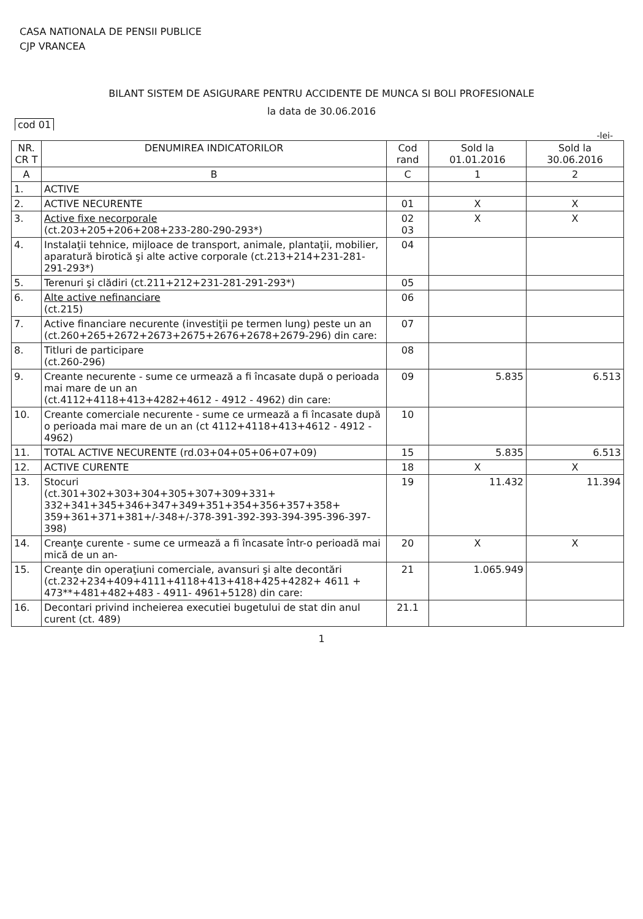CASA NATIONALA DE PENSII PUBLICE
CJP VRANCEA
BILANT SISTEM DE ASIGURARE PENTRU ACCIDENTE DE MUNCA SI BOLI PROFESIONALE
la data de 30.06.2016
cod 01
-lei-
| NR. CR T | DENUMIREA INDICATORILOR | Cod rand | Sold la 01.01.2016 | Sold la 30.06.2016 |
| --- | --- | --- | --- | --- |
| A | B | C | 1 | 2 |
| 1. | ACTIVE | | | |
| 2. | ACTIVE NECURENTE | 01 | X | X |
| 3. | Active fixe necorporale (ct.203+205+206+208+233-280-290-293*) | 02 03 | X | X |
| 4. | Instalaţii tehnice, mijloace de transport, animale, plantaţii, mobilier, aparatură birotică şi alte active corporale (ct.213+214+231-281-291-293*) | 04 | | |
| 5. | Terenuri şi clădiri (ct.211+212+231-281-291-293*) | 05 | | |
| 6. | Alte active nefinanciare (ct.215) | 06 | | |
| 7. | Active financiare necurente (investiţii pe termen lung) peste un an (ct.260+265+2672+2673+2675+2676+2678+2679-296) din care: | 07 | | |
| 8. | Titluri de participare (ct.260-296) | 08 | | |
| 9. | Creante necurente - sume ce urmează a fi încasate după o perioada mai mare de un an (ct.4112+4118+413+4282+4612 - 4912 - 4962) din care: | 09 | 5.835 | 6.513 |
| 10. | Creante comerciale necurente - sume ce urmează a fi încasate după o perioada mai mare de un an (ct 4112+4118+413+4612 - 4912 - 4962) | 10 | | |
| 11. | TOTAL ACTIVE NECURENTE (rd.03+04+05+06+07+09) | 15 | 5.835 | 6.513 |
| 12. | ACTIVE CURENTE | 18 | X | X |
| 13. | Stocuri (ct.301+302+303+304+305+307+309+331+ 332+341+345+346+347+349+351+354+356+357+358+ 359+361+371+381+/-348+/-378-391-392-393-394-395-396-397-398) | 19 | 11.432 | 11.394 |
| 14. | Creanţe curente - sume ce urmează a fi încasate într-o perioadă mai mică de un an- | 20 | X | X |
| 15. | Creanţe din operaţiuni comerciale, avansuri şi alte decontări (ct.232+234+409+4111+4118+413+418+425+4282+ 4611 + 473**+481+482+483 - 4911- 4961+5128) din care: | 21 | 1.065.949 | |
| 16. | Decontari privind incheierea executiei bugetului de stat din anul curent (ct. 489) | 21.1 | | |
1